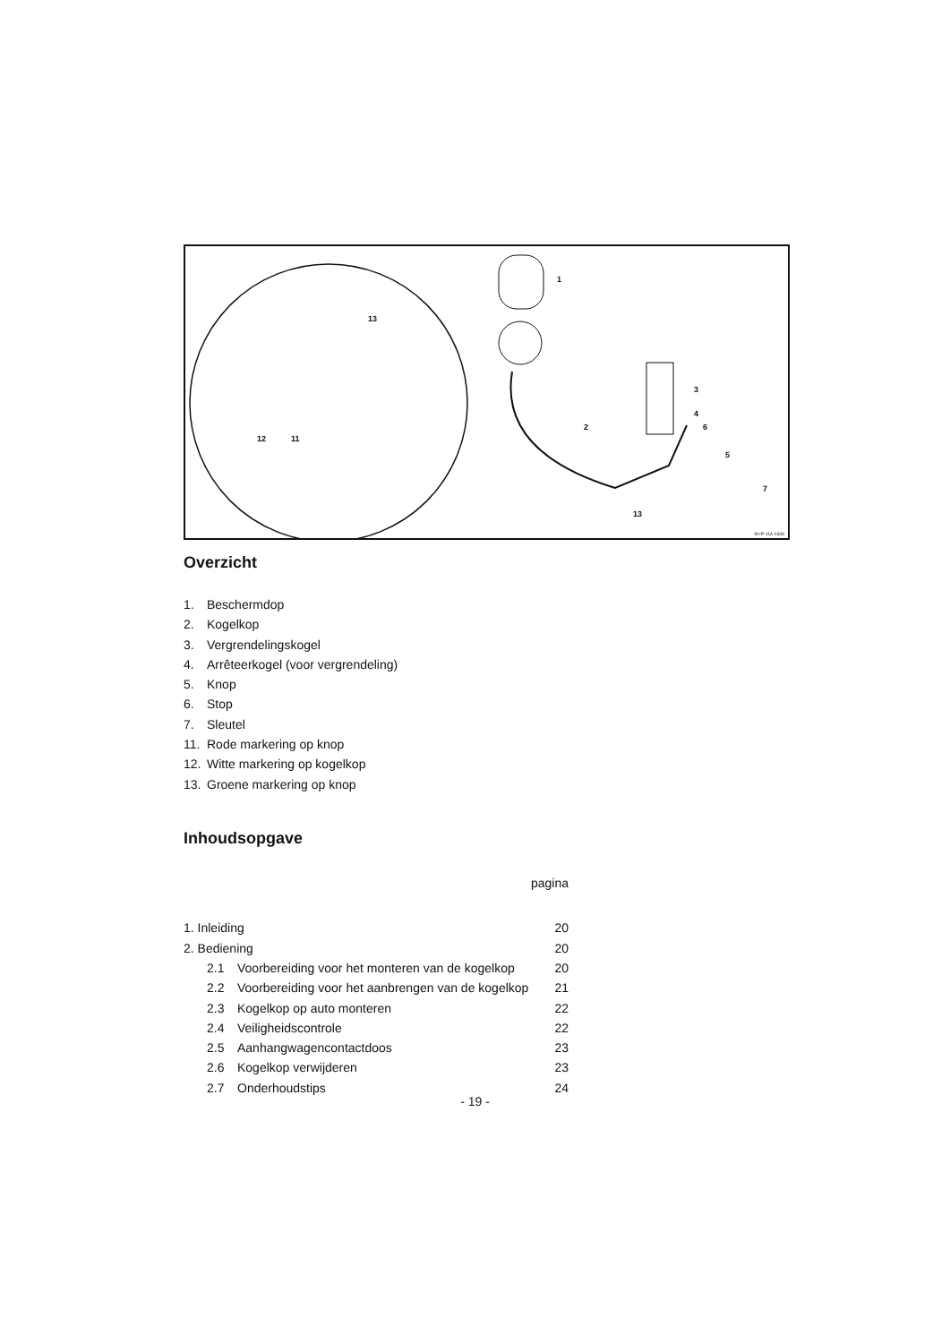1
2
3
4
5
6
7
13
13
12 11
M+P-11A-0349
Overzicht
1. Beschermdop
2. Kogelkop
3. Vergrendelingskogel
4. Arrêteerkogel (voor vergrendeling)
5. Knop
6. Stop
7. Sleutel
11. Rode markering op knop
12. Witte markering op kogelkop
13. Groene markering op knop
Inhoudsopgave
| pagina | | |
| 1. Inleiding | | 20 |
| 2. Bediening | | 20 |
| 2.1 | Voorbereiding voor het monteren van de kogelkop | 20 |
| 2.2 | Voorbereiding voor het aanbrengen van de kogelkop | 21 |
| 2.3 | Kogelkop op auto monteren | 22 |
| 2.4 | Veiligheidscontrole | 22 |
| 2.5 | Aanhangwagencontactdoos | 23 |
| 2.6 | Kogelkop verwijderen | 23 |
| 2.7 | Onderhoudstips | 24 |
- 19 -